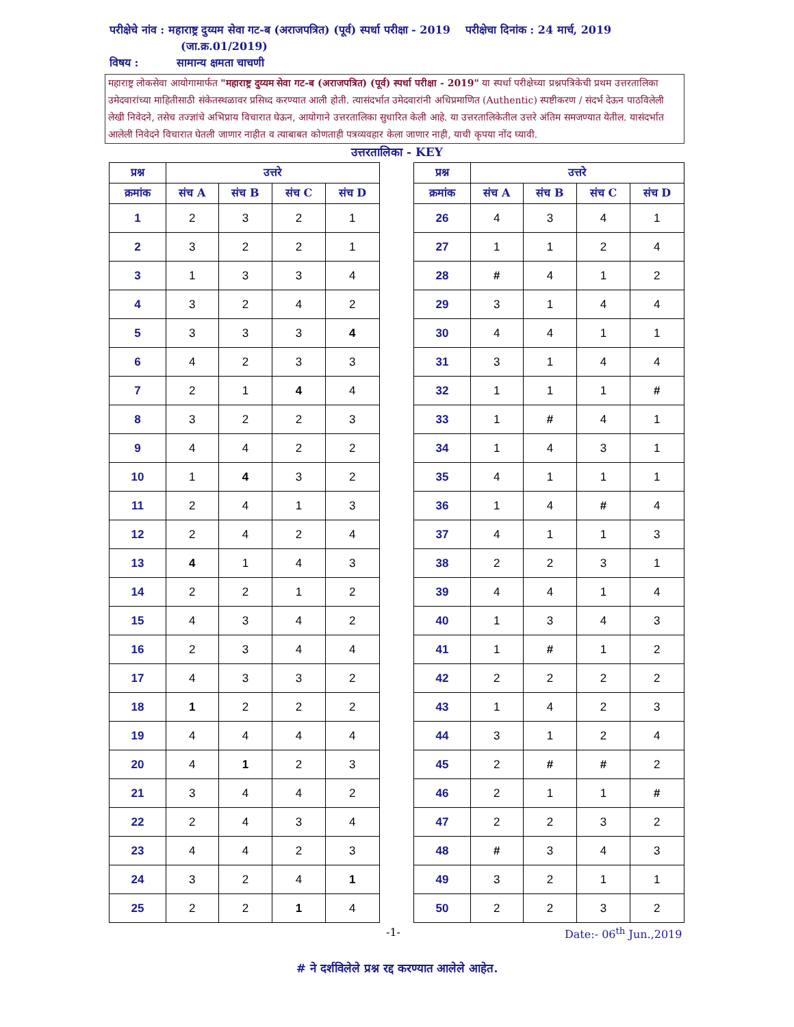परीक्षेचे नांव : महाराष्ट्र दुय्यम सेवा गट-ब (अराजपत्रित) (पूर्व) स्पर्धा परीक्षा - 2019 परीक्षेचा दिनांक : 24 मार्च, 2019
(जा.क्र.01/2019)
विषय : सामान्य क्षमता चाचणी
महाराष्ट्र लोकसेवा आयोगामार्फत "महाराष्ट्र दुय्यम सेवा गट-ब (अराजपत्रित) (पूर्व) स्पर्धा परीक्षा - 2019" या स्पर्धा परीक्षेच्या प्रश्नपत्रिकेची प्रथम उत्तरतालिका उमेदवारांच्या माहितीसाठी संकेतस्थळावर प्रसिध्द करण्यात आली होती. त्यासंदर्भात उमेदवारांनी अधिप्रमाणित (Authentic) स्पष्टीकरण / संदर्भ देऊन पाठविलेली लेखी निवेदने, तसेच तज्ज्ञांचे अभिप्राय विचारात घेऊन, आयोगाने उत्तरतालिका सुधारित केली आहे. या उत्तरतालिकेतील उत्तरे अंतिम समजण्यात येतील. यासंदर्भात आलेली निवेदने विचारात घेतली जाणार नाहीत व त्याबाबत कोणताही पत्रव्यवहार केला जाणार नाही, याची कृपया नोंद घ्यावी.
उत्तरतालिका - KEY
| प्रश्न | उत्तरे | | | |
| --- | --- | --- | --- | --- |
| क्रमांक | संच A | संच B | संच C | संच D |
| 1 | 2 | 3 | 2 | 1 |
| 2 | 3 | 2 | 2 | 1 |
| 3 | 1 | 3 | 3 | 4 |
| 4 | 3 | 2 | 4 | 2 |
| 5 | 3 | 3 | 3 | 4 |
| 6 | 4 | 2 | 3 | 3 |
| 7 | 2 | 1 | 4 | 4 |
| 8 | 3 | 2 | 2 | 3 |
| 9 | 4 | 4 | 2 | 2 |
| 10 | 1 | 4 | 3 | 2 |
| 11 | 2 | 4 | 1 | 3 |
| 12 | 2 | 4 | 2 | 4 |
| 13 | 4 | 1 | 4 | 3 |
| 14 | 2 | 2 | 1 | 2 |
| 15 | 4 | 3 | 4 | 2 |
| 16 | 2 | 3 | 4 | 4 |
| 17 | 4 | 3 | 3 | 2 |
| 18 | 1 | 2 | 2 | 2 |
| 19 | 4 | 4 | 4 | 4 |
| 20 | 4 | 1 | 2 | 3 |
| 21 | 3 | 4 | 4 | 2 |
| 22 | 2 | 4 | 3 | 4 |
| 23 | 4 | 4 | 2 | 3 |
| 24 | 3 | 2 | 4 | 1 |
| 25 | 2 | 2 | 1 | 4 |
| प्रश्न | उत्तरे | | | |
| --- | --- | --- | --- | --- |
| क्रमांक | संच A | संच B | संच C | संच D |
| 26 | 4 | 3 | 4 | 1 |
| 27 | 1 | 1 | 2 | 4 |
| 28 | # | 4 | 1 | 2 |
| 29 | 3 | 1 | 4 | 4 |
| 30 | 4 | 4 | 1 | 1 |
| 31 | 3 | 1 | 4 | 4 |
| 32 | 1 | 1 | 1 | # |
| 33 | 1 | # | 4 | 1 |
| 34 | 1 | 4 | 3 | 1 |
| 35 | 4 | 1 | 1 | 1 |
| 36 | 1 | 4 | # | 4 |
| 37 | 4 | 1 | 1 | 3 |
| 38 | 2 | 2 | 3 | 1 |
| 39 | 4 | 4 | 1 | 4 |
| 40 | 1 | 3 | 4 | 3 |
| 41 | 1 | # | 1 | 2 |
| 42 | 2 | 2 | 2 | 2 |
| 43 | 1 | 4 | 2 | 3 |
| 44 | 3 | 1 | 2 | 4 |
| 45 | 2 | # | # | 2 |
| 46 | 2 | 1 | 1 | # |
| 47 | 2 | 2 | 3 | 2 |
| 48 | # | 3 | 4 | 3 |
| 49 | 3 | 2 | 1 | 1 |
| 50 | 2 | 2 | 3 | 2 |
-1- Date:- 06<sup>th</sup> Jun.,2019
# ने दर्शविलेले प्रश्न रद्द करण्यात आलेले आहेत.